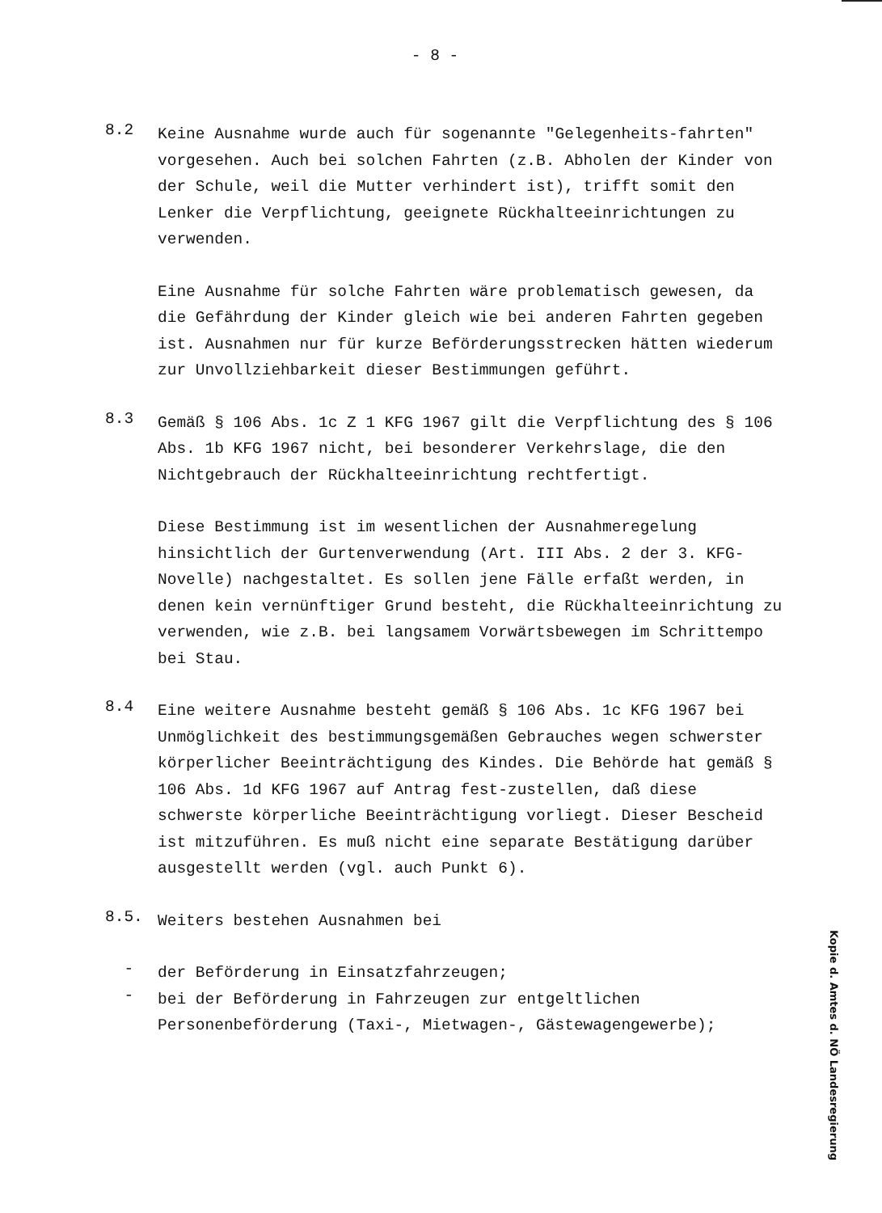- 8 -
8.2
Keine Ausnahme wurde auch für sogenannte "Gelegenheits-fahrten" vorgesehen. Auch bei solchen Fahrten (z.B. Abholen der Kinder von der Schule, weil die Mutter verhindert ist), trifft somit den Lenker die Verpflichtung, geeignete Rückhalteeinrichtungen zu verwenden.
Eine Ausnahme für solche Fahrten wäre problematisch gewesen, da die Gefährdung der Kinder gleich wie bei anderen Fahrten gegeben ist. Ausnahmen nur für kurze Beförderungsstrecken hätten wiederum zur Unvollziehbarkeit dieser Bestimmungen geführt.
8.3
Gemäß § 106 Abs. 1c Z 1 KFG 1967 gilt die Verpflichtung des § 106 Abs. 1b KFG 1967 nicht, bei besonderer Verkehrslage, die den Nichtgebrauch der Rückhalteeinrichtung rechtfertigt.
Diese Bestimmung ist im wesentlichen der Ausnahmeregelung hinsichtlich der Gurtenverwendung (Art. III Abs. 2 der 3. KFG-Novelle) nachgestaltet. Es sollen jene Fälle erfaßt werden, in denen kein vernünftiger Grund besteht, die Rückhalteeinrichtung zu verwenden, wie z.B. bei langsamem Vorwärtsbewegen im Schrittempo bei Stau.
8.4
Eine weitere Ausnahme besteht gemäß § 106 Abs. 1c KFG 1967 bei Unmöglichkeit des bestimmungsgemäßen Gebrauches wegen schwerster körperlicher Beeinträchtigung des Kindes. Die Behörde hat gemäß § 106 Abs. 1d KFG 1967 auf Antrag fest-zustellen, daß diese schwerste körperliche Beeinträchtigung vorliegt. Dieser Bescheid ist mitzuführen. Es muß nicht eine separate Bestätigung darüber ausgestellt werden (vgl. auch Punkt 6).
8.5.
Weiters bestehen Ausnahmen bei
-
der Beförderung in Einsatzfahrzeugen;
-
bei der Beförderung in Fahrzeugen zur entgeltlichen Personenbeförderung (Taxi-, Mietwagen-, Gästewagengewerbe);
Kopie d. Amtes d. NÖ Landesregierung